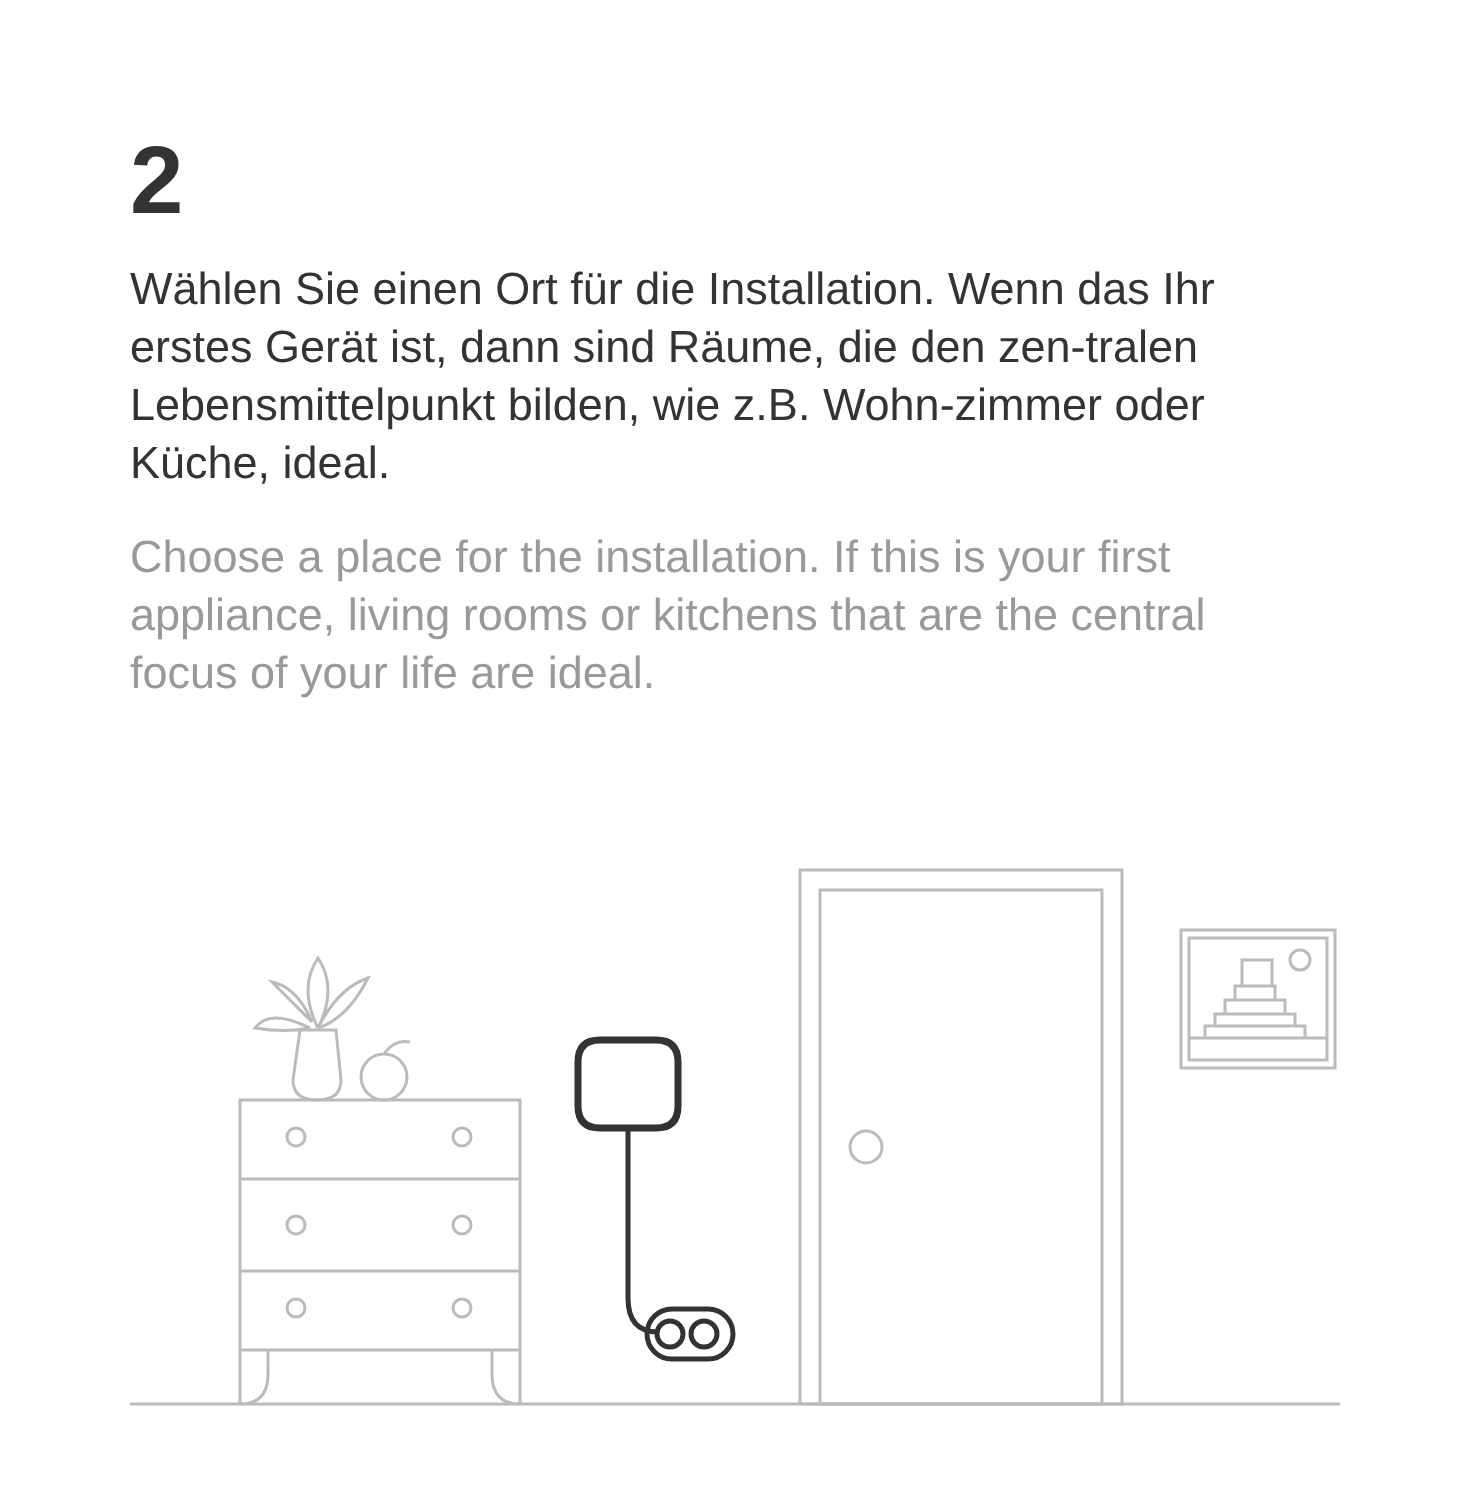2
Wählen Sie einen Ort für die Installation. Wenn das Ihr erstes Gerät ist, dann sind Räume, die den zen-tralen Lebensmittelpunkt bilden, wie z.B. Wohn-zimmer oder Küche, ideal.
Choose a place for the installation. If this is your first appliance, living rooms or kitchens that are the central focus of your life are ideal.